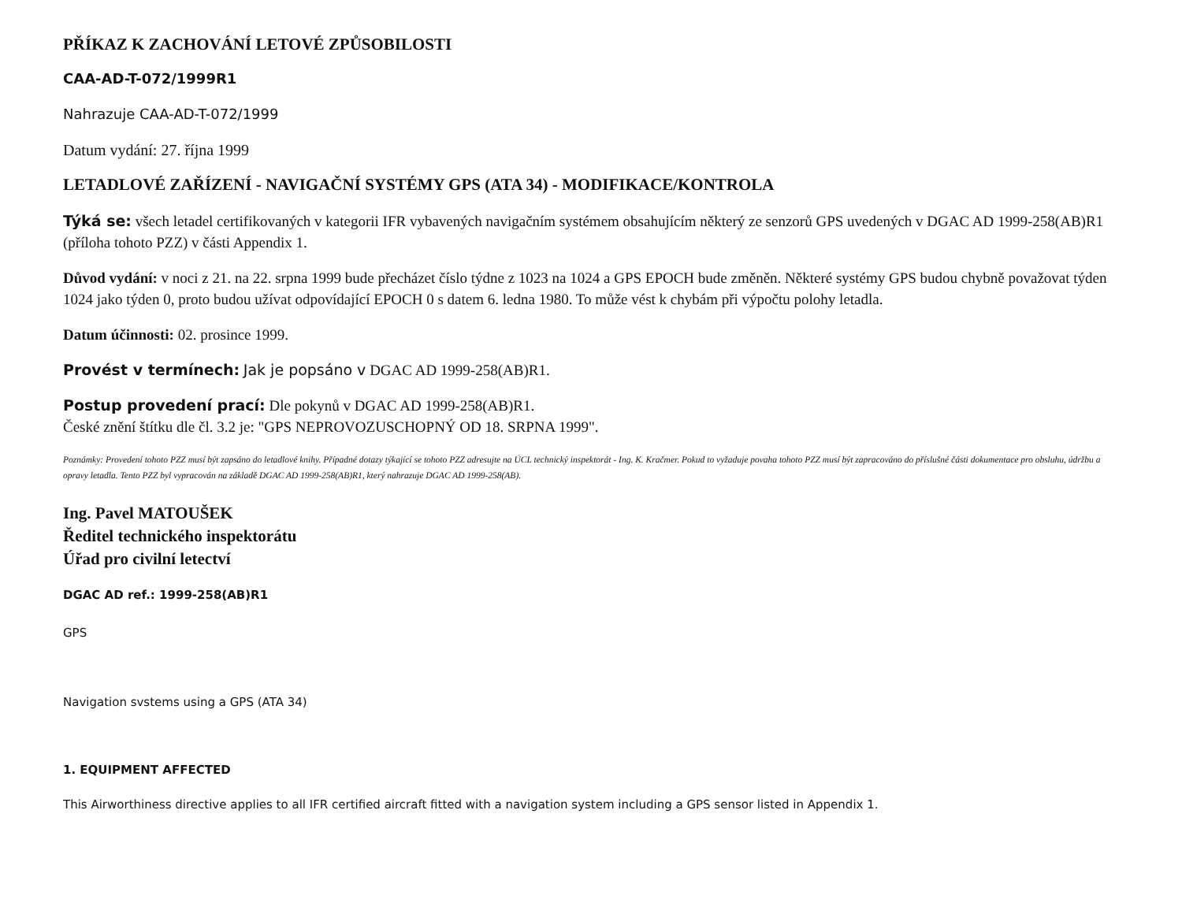PŘÍKAZ K ZACHOVÁNÍ LETOVÉ ZPŮSOBILOSTI
CAA-AD-T-072/1999R1
Nahrazuje CAA-AD-T-072/1999
Datum vydání: 27. října 1999
LETADLOVÉ ZAŘÍZENÍ - NAVIGAČNÍ SYSTÉMY GPS (ATA 34) - MODIFIKACE/KONTROLA
Týká se: všech letadel certifikovaných v kategorii IFR vybavených navigačním systémem obsahujícím některý ze senzorů GPS uvedených v DGAC AD 1999-258(AB)R1 (příloha tohoto PZZ) v části Appendix 1.
Důvod vydání: v noci z 21. na 22. srpna 1999 bude přecházet číslo týdne z 1023 na 1024 a GPS EPOCH bude změněn. Některé systémy GPS budou chybně považovat týden 1024 jako týden 0, proto budou užívat odpovídající EPOCH 0 s datem 6. ledna 1980. To může vést k chybám při výpočtu polohy letadla.
Datum účinnosti: 02. prosince 1999.
Provést v termínech: Jak je popsáno v DGAC AD 1999-258(AB)R1.
Postup provedení prací: Dle pokynů v DGAC AD 1999-258(AB)R1.
České znění štítku dle čl. 3.2 je: "GPS NEPROVOZUSCHOPNÝ OD 18. SRPNA 1999".
Poznámky: Provedení tohoto PZZ musí být zapsáno do letadlové knihy. Případné dotazy týkající se tohoto PZZ adresujte na ÚCL technický inspektorát - Ing. K. Kračmer. Pokud to vyžaduje povaha tohoto PZZ musí být zapracováno do příslušné části dokumentace pro obsluhu, údržbu a opravy letadla. Tento PZZ byl vypracován na základě DGAC AD 1999-258(AB)R1, který nahrazuje DGAC AD 1999-258(AB).
Ing. Pavel MATOUŠEK
Ředitel technického inspektorátu
Úřad pro civilní letectví
DGAC AD ref.: 1999-258(AB)R1
GPS
Navigation svstems using a GPS (ATA 34)
1. EQUIPMENT AFFECTED
This Airworthiness directive applies to all IFR certified aircraft fitted with a navigation system including a GPS sensor listed in Appendix 1.